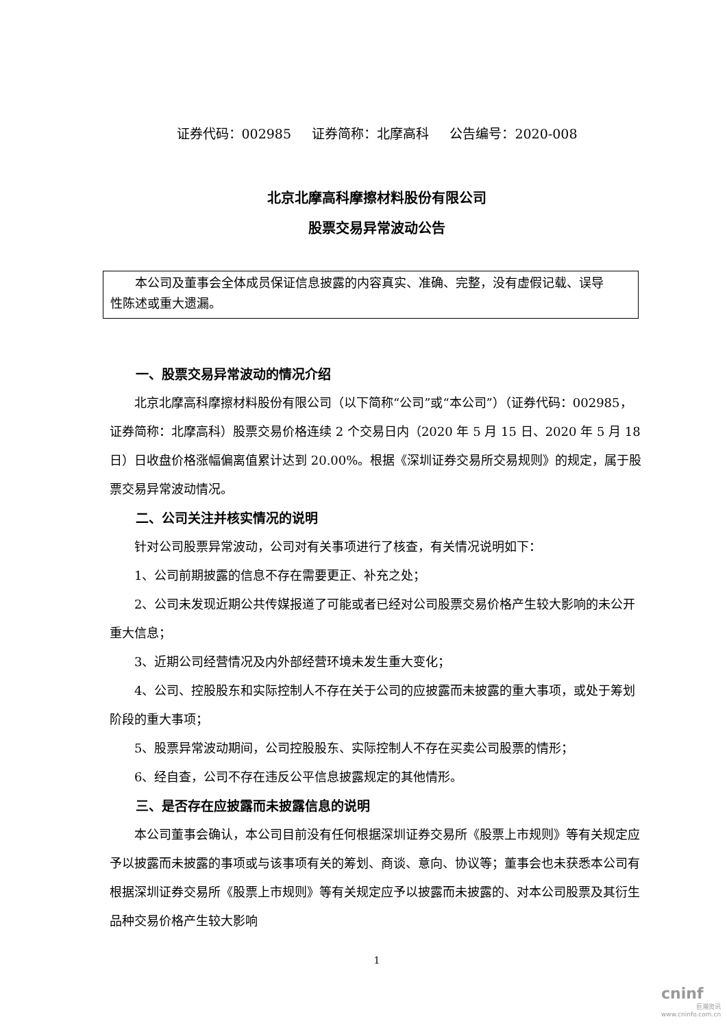证券代码：002985 证券简称：北摩高科 公告编号：2020-008
北京北摩高科摩擦材料股份有限公司
股票交易异常波动公告
本公司及董事会全体成员保证信息披露的内容真实、准确、完整，没有虚假记载、误导性陈述或重大遗漏。
一、股票交易异常波动的情况介绍
北京北摩高科摩擦材料股份有限公司（以下简称“公司”或“本公司”）（证券代码：002985，证券简称：北摩高科）股票交易价格连续 2 个交易日内（2020 年 5 月 15 日、2020 年 5 月 18 日）日收盘价格涨幅偏离值累计达到 20.00%。根据《深圳证券交易所交易规则》的规定，属于股票交易异常波动情况。
二、公司关注并核实情况的说明
针对公司股票异常波动，公司对有关事项进行了核查，有关情况说明如下：
1、公司前期披露的信息不存在需要更正、补充之处；
2、公司未发现近期公共传媒报道了可能或者已经对公司股票交易价格产生较大影响的未公开重大信息；
3、近期公司经营情况及内外部经营环境未发生重大变化；
4、公司、控股股东和实际控制人不存在关于公司的应披露而未披露的重大事项，或处于筹划阶段的重大事项；
5、股票异常波动期间，公司控股股东、实际控制人不存在买卖公司股票的情形；
6、经自查，公司不存在违反公平信息披露规定的其他情形。
三、是否存在应披露而未披露信息的说明
本公司董事会确认，本公司目前没有任何根据深圳证券交易所《股票上市规则》等有关规定应予以披露而未披露的事项或与该事项有关的筹划、商谈、意向、协议等；董事会也未获悉本公司有根据深圳证券交易所《股票上市规则》等有关规定应予以披露而未披露的、对本公司股票及其衍生品种交易价格产生较大影响
1
cninf
巨潮资讯
www.cninfo.com.cn